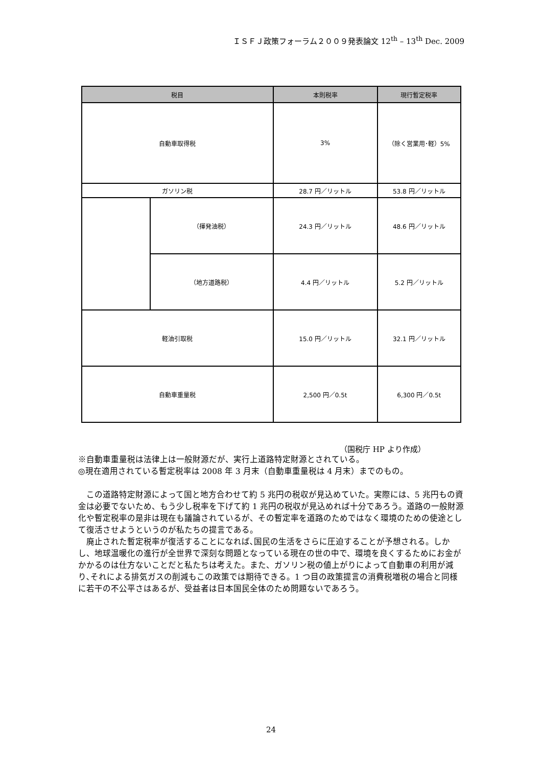ＩＳＦＪ政策フォーラム２００９発表論文 12<sup>th</sup> – 13<sup>th</sup> Dec. 2009
| 税目 | | 本則税率 | 現行暫定税率 |
| --- | --- | --- | --- |
| 自動車取得税 | | 3% | （除く営業用･軽）5% |
| ガソリン税 | | 28.7 円／リットル | 53.8 円／リットル |
| | （揮発油税） | 24.3 円／リットル | 48.6 円／リットル |
| | （地方道路税） | 4.4 円／リットル | 5.2 円／リットル |
| 軽油引取税 | | 15.0 円／リットル | 32.1 円／リットル |
| 自動車重量税 | | 2,500 円／0.5t | 6,300 円／0.5t |
（国税庁 HP より作成）
※自動車重量税は法律上は一般財源だが、実行上道路特定財源とされている。
◎現在適用されている暫定税率は 2008 年 3 月末（自動車重量税は 4 月末）までのもの。
　この道路特定財源によって国と地方合わせて約 5 兆円の税収が見込めていた。実際には、5 兆円もの資金は必要でないため、もう少し税率を下げて約 1 兆円の税収が見込めれば十分であろう。道路の一般財源化や暫定税率の是非は現在も議論されているが、その暫定率を道路のためではなく環境のための使途として復活させようというのが私たちの提言である。
　廃止された暫定税率が復活することになれば､国民の生活をさらに圧迫することが予想される。しかし、地球温暖化の進行が全世界で深刻な問題となっている現在の世の中で、環境を良くするためにお金がかかるのは仕方ないことだと私たちは考えた。また、ガソリン税の値上がりによって自動車の利用が減り､それによる排気ガスの削減もこの政策では期待できる。1 つ目の政策提言の消費税増税の場合と同様に若干の不公平さはあるが、受益者は日本国民全体のため問題ないであろう。
24